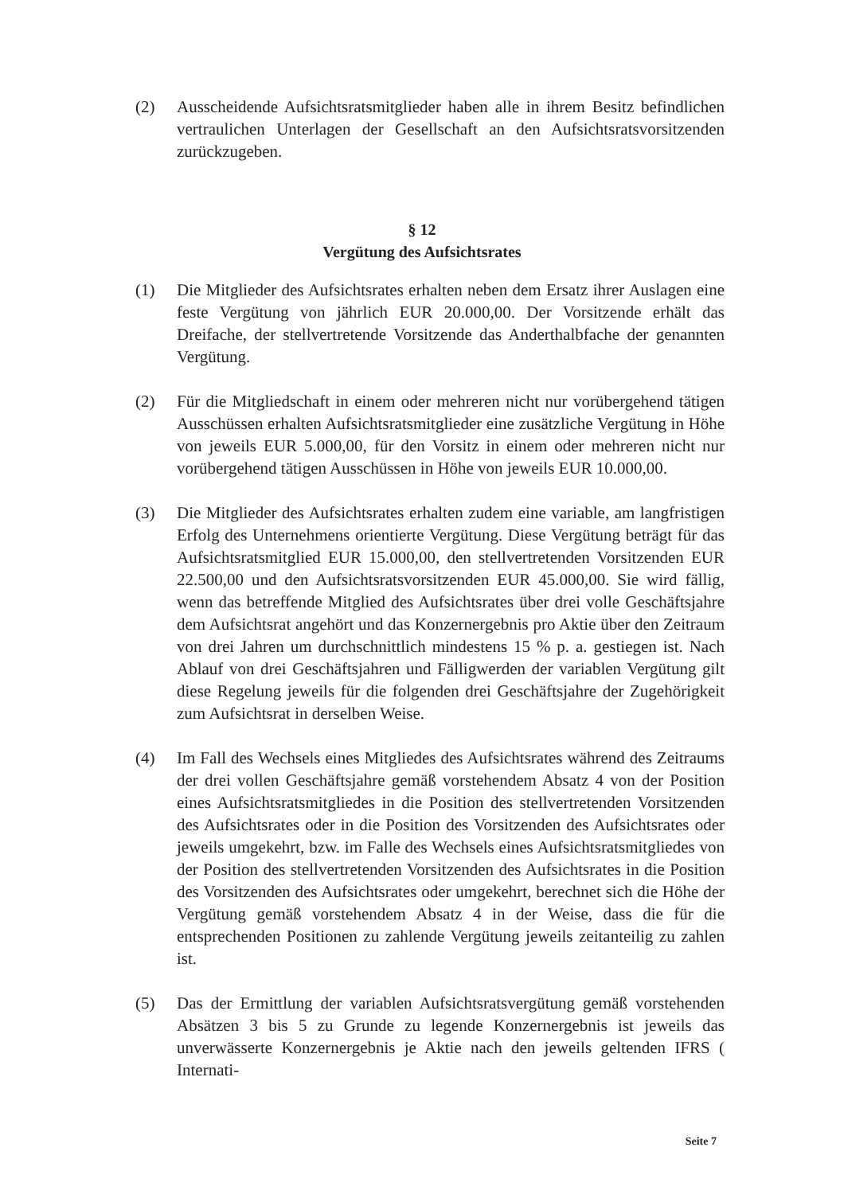(2) Ausscheidende Aufsichtsratsmitglieder haben alle in ihrem Besitz befindlichen vertraulichen Unterlagen der Gesellschaft an den Aufsichtsratsvorsitzenden zurückzugeben.
§ 12
Vergütung des Aufsichtsrates
(1) Die Mitglieder des Aufsichtsrates erhalten neben dem Ersatz ihrer Auslagen eine feste Vergütung von jährlich EUR 20.000,00. Der Vorsitzende erhält das Dreifache, der stellvertretende Vorsitzende das Anderthalbfache der genannten Vergütung.
(2) Für die Mitgliedschaft in einem oder mehreren nicht nur vorübergehend tätigen Ausschüssen erhalten Aufsichtsratsmitglieder eine zusätzliche Vergütung in Höhe von jeweils EUR 5.000,00, für den Vorsitz in einem oder mehreren nicht nur vorübergehend tätigen Ausschüssen in Höhe von jeweils EUR 10.000,00.
(3) Die Mitglieder des Aufsichtsrates erhalten zudem eine variable, am langfristigen Erfolg des Unternehmens orientierte Vergütung. Diese Vergütung beträgt für das Aufsichtsratsmitglied EUR 15.000,00, den stellvertretenden Vorsitzenden EUR 22.500,00 und den Aufsichtsratsvorsitzenden EUR 45.000,00. Sie wird fällig, wenn das betreffende Mitglied des Aufsichtsrates über drei volle Geschäftsjahre dem Aufsichtsrat angehört und das Konzernergebnis pro Aktie über den Zeitraum von drei Jahren um durchschnittlich mindestens 15 % p. a. gestiegen ist. Nach Ablauf von drei Geschäftsjahren und Fälligwerden der variablen Vergütung gilt diese Regelung jeweils für die folgenden drei Geschäftsjahre der Zugehörigkeit zum Aufsichtsrat in derselben Weise.
(4) Im Fall des Wechsels eines Mitgliedes des Aufsichtsrates während des Zeitraums der drei vollen Geschäftsjahre gemäß vorstehendem Absatz 4 von der Position eines Aufsichtsratsmitgliedes in die Position des stellvertretenden Vorsitzenden des Aufsichtsrates oder in die Position des Vorsitzenden des Aufsichtsrates oder jeweils umgekehrt, bzw. im Falle des Wechsels eines Aufsichtsratsmitgliedes von der Position des stellvertretenden Vorsitzenden des Aufsichtsrates in die Position des Vorsitzenden des Aufsichtsrates oder umgekehrt, berechnet sich die Höhe der Vergütung gemäß vorstehendem Absatz 4 in der Weise, dass die für die entsprechenden Positionen zu zahlende Vergütung jeweils zeitanteilig zu zahlen ist.
(5) Das der Ermittlung der variablen Aufsichtsratsvergütung gemäß vorstehenden Absätzen 3 bis 5 zu Grunde zu legende Konzernergebnis ist jeweils das unverwässerte Konzernergebnis je Aktie nach den jeweils geltenden IFRS ( Internati-
Seite 7